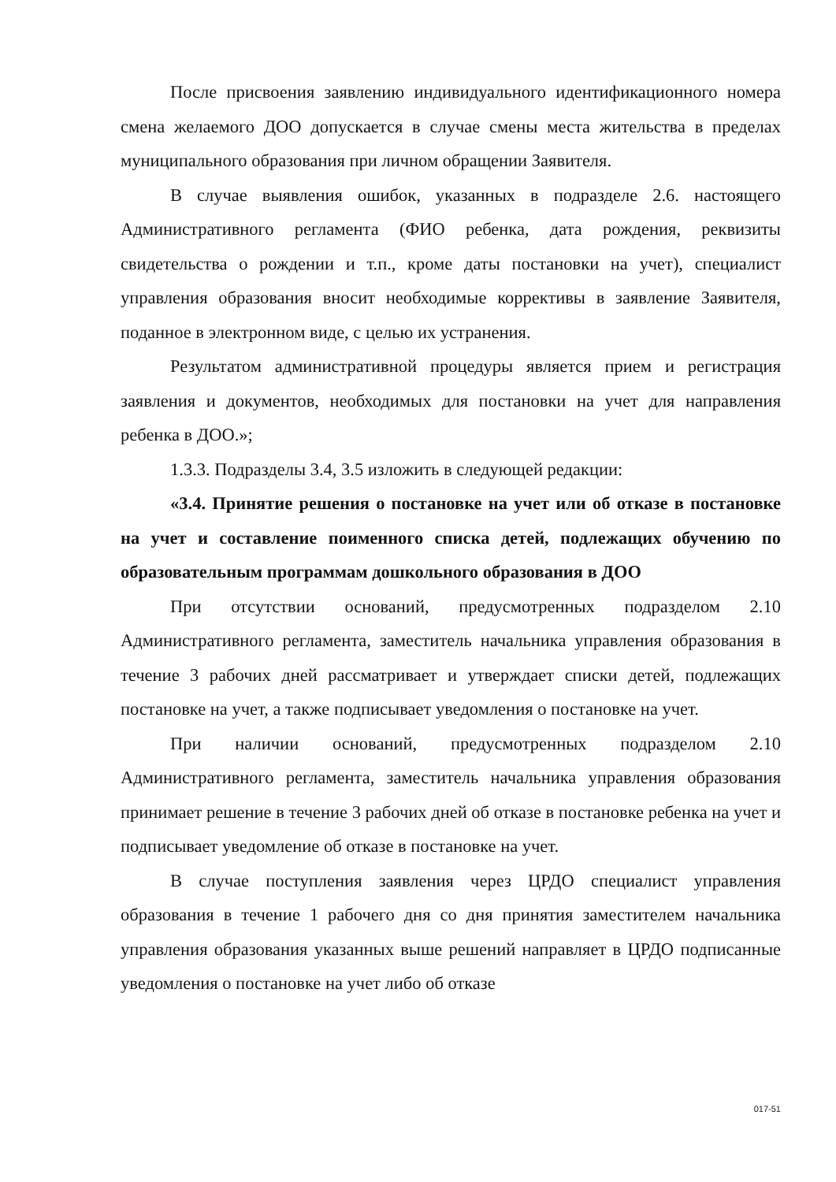После присвоения заявлению индивидуального идентификационного номера смена желаемого ДОО допускается в случае смены места жительства в пределах муниципального образования при личном обращении Заявителя.
В случае выявления ошибок, указанных в подразделе 2.6. настоящего Административного регламента (ФИО ребенка, дата рождения, реквизиты свидетельства о рождении и т.п., кроме даты постановки на учет), специалист управления образования вносит необходимые коррективы в заявление Заявителя, поданное в электронном виде, с целью их устранения.
Результатом административной процедуры является прием и регистрация заявления и документов, необходимых для постановки на учет для направления ребенка в ДОО.»;
1.3.3. Подразделы 3.4, 3.5 изложить в следующей редакции:
«3.4. Принятие решения о постановке на учет или об отказе в постановке на учет и составление поименного списка детей, подлежащих обучению по образовательным программам дошкольного образования в ДОО
При отсутствии оснований, предусмотренных подразделом 2.10 Административного регламента, заместитель начальника управления образования в течение 3 рабочих дней рассматривает и утверждает списки детей, подлежащих постановке на учет, а также подписывает уведомления о постановке на учет.
При наличии оснований, предусмотренных подразделом 2.10 Административного регламента, заместитель начальника управления образования принимает решение в течение 3 рабочих дней об отказе в постановке ребенка на учет и подписывает уведомление об отказе в постановке на учет.
В случае поступления заявления через ЦРДО специалист управления образования в течение 1 рабочего дня со дня принятия заместителем начальника управления образования указанных выше решений направляет в ЦРДО подписанные уведомления о постановке на учет либо об отказе
017-51